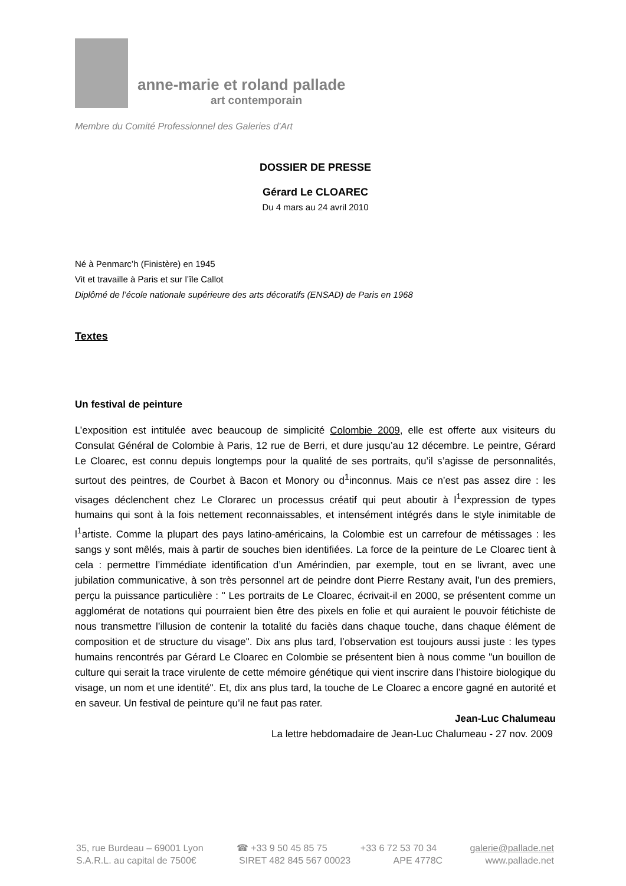anne-marie et roland pallade
art contemporain
Membre du Comité Professionnel des Galeries d’Art
DOSSIER DE PRESSE
Gérard Le CLOAREC
Du 4 mars au 24 avril 2010
Né à Penmarc’h (Finistère) en 1945
Vit et travaille à Paris et sur l’île Callot
Diplômé de l’école nationale supérieure des arts décoratifs (ENSAD) de Paris en 1968
Textes
Un festival de peinture
L’exposition est intitulée avec beaucoup de simplicité Colombie 2009, elle est offerte aux visiteurs du Consulat Général de Colombie à Paris, 12 rue de Berri, et dure jusqu’au 12 décembre. Le peintre, Gérard Le Cloarec, est connu depuis longtemps pour la qualité de ses portraits, qu’il s’agisse de personnalités, surtout des peintres, de Courbet à Bacon et Monory ou d<sup>1</sup>inconnus. Mais ce n’est pas assez dire : les visages déclenchent chez Le Clorarec un processus créatif qui peut aboutir à l<sup>1</sup>expression de types humains qui sont à la fois nettement reconnaissables, et intensément intégrés dans le style inimitable de l<sup>1</sup>artiste. Comme la plupart des pays latino-américains, la Colombie est un carrefour de métissages : les sangs y sont mêlés, mais à partir de souches bien identifiées. La force de la peinture de Le Cloarec tient à cela : permettre l’immédiate identification d’un Amérindien, par exemple, tout en se livrant, avec une jubilation communicative, à son très personnel art de peindre dont Pierre Restany avait, l’un des premiers, perçu la puissance particulière : " Les portraits de Le Cloarec, écrivait-il en 2000, se présentent comme un agglomérat de notations qui pourraient bien être des pixels en folie et qui auraient le pouvoir fétichiste de nous transmettre l’illusion de contenir la totalité du faciès dans chaque touche, dans chaque élément de composition et de structure du visage". Dix ans plus tard, l’observation est toujours aussi juste : les types humains rencontrés par Gérard Le Cloarec en Colombie se présentent bien à nous comme "un bouillon de culture qui serait la trace virulente de cette mémoire génétique qui vient inscrire dans l’histoire biologique du visage, un nom et une identité". Et, dix ans plus tard, la touche de Le Cloarec a encore gagné en autorité et en saveur. Un festival de peinture qu’il ne faut pas rater.
Jean-Luc Chalumeau
La lettre hebdomadaire de Jean-Luc Chalumeau - 27 nov. 2009
35, rue Burdeau – 69001 Lyon ☎ +33 9 50 45 85 75 +33 6 72 53 70 34 galerie@pallade.net
S.A.R.L. au capital de 7500€ SIRET 482 845 567 00023 APE 4778C www.pallade.net